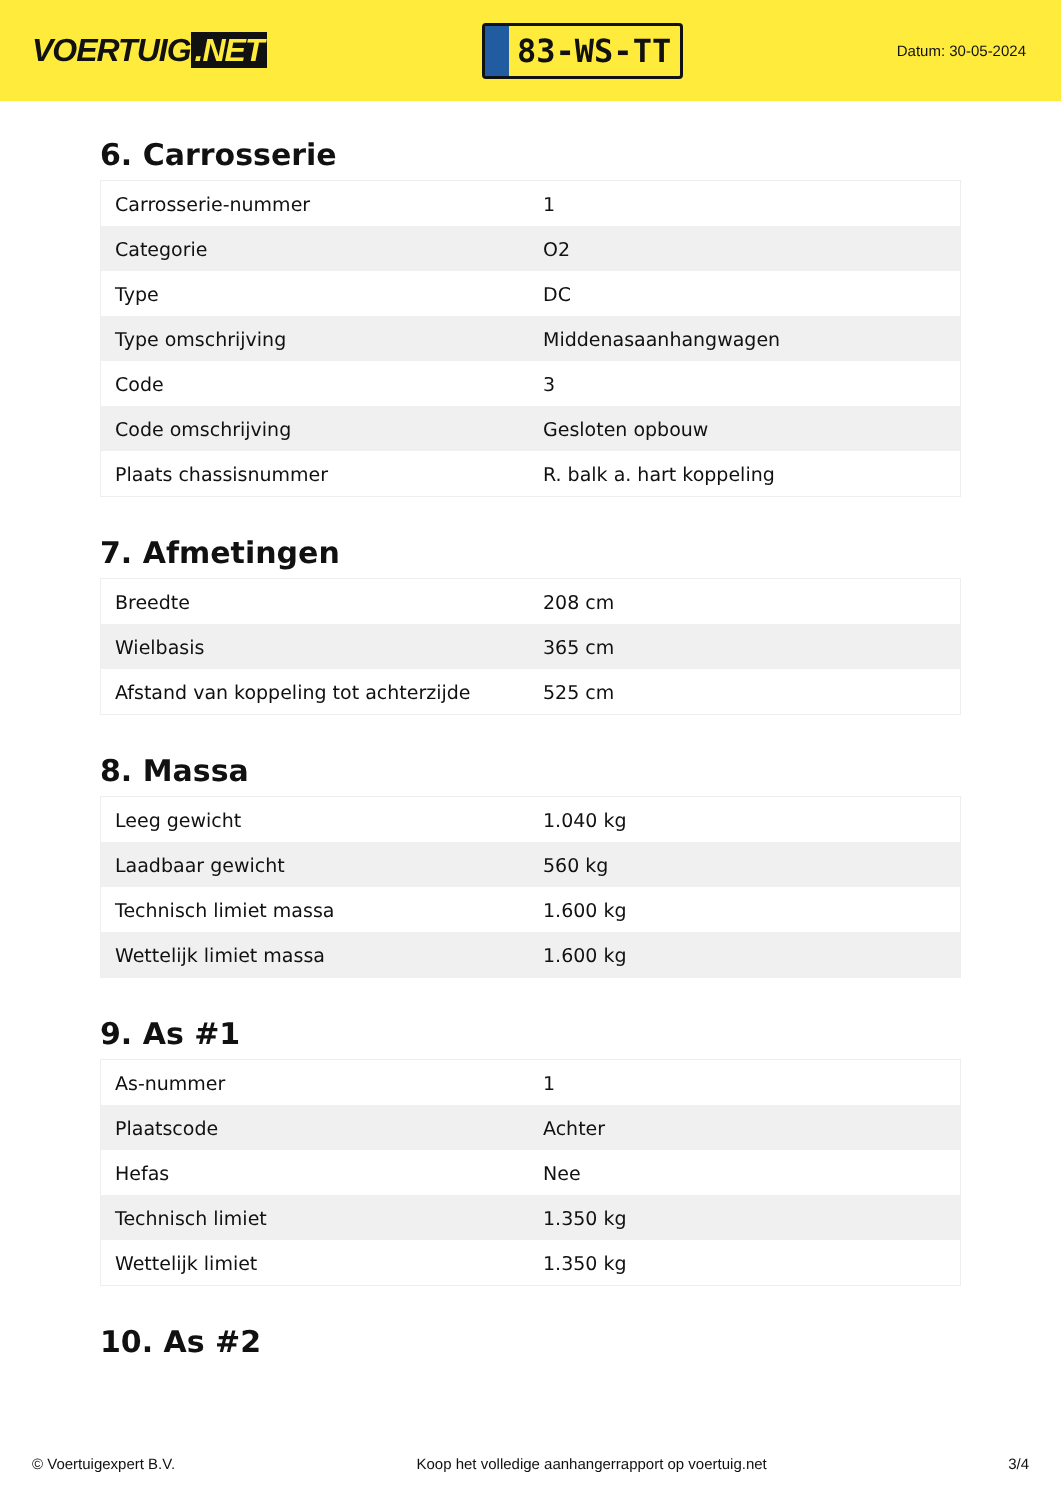VOERTUIG.NET
83-WS-TT
Datum: 30-05-2024
6. Carrosserie
| Carrosserie-nummer | 1 |
| Categorie | O2 |
| Type | DC |
| Type omschrijving | Middenasaanhangwagen |
| Code | 3 |
| Code omschrijving | Gesloten opbouw |
| Plaats chassisnummer | R. balk a. hart koppeling |
7. Afmetingen
| Breedte | 208 cm |
| Wielbasis | 365 cm |
| Afstand van koppeling tot achterzijde | 525 cm |
8. Massa
| Leeg gewicht | 1.040 kg |
| Laadbaar gewicht | 560 kg |
| Technisch limiet massa | 1.600 kg |
| Wettelijk limiet massa | 1.600 kg |
9. As #1
| As-nummer | 1 |
| Plaatscode | Achter |
| Hefas | Nee |
| Technisch limiet | 1.350 kg |
| Wettelijk limiet | 1.350 kg |
10. As #2
© Voertuigexpert B.V. Koop het volledige aanhangerrapport op voertuig.net 3/4